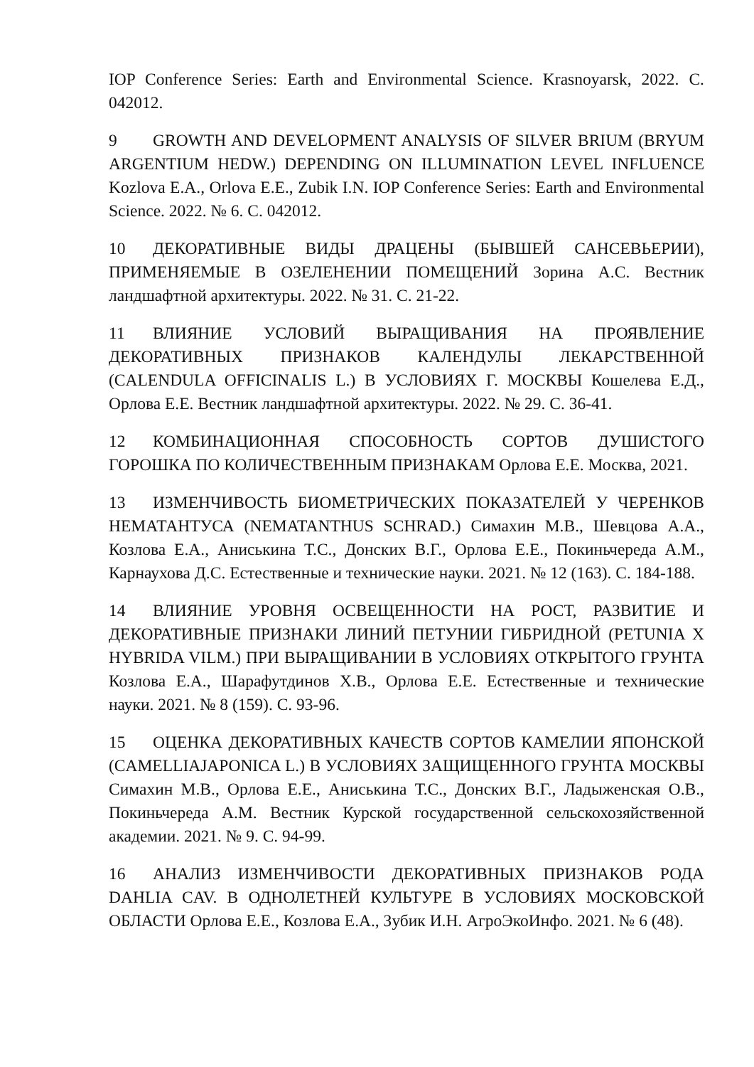IOP Conference Series: Earth and Environmental Science. Krasnoyarsk, 2022. С. 042012.
9 GROWTH AND DEVELOPMENT ANALYSIS OF SILVER BRIUM (BRYUM ARGENTIUM HEDW.) DEPENDING ON ILLUMINATION LEVEL INFLUENCE Kozlova E.A., Orlova E.E., Zubik I.N. IOP Conference Series: Earth and Environmental Science. 2022. № 6. С. 042012.
10 ДЕКОРАТИВНЫЕ ВИДЫ ДРАЦЕНЫ (БЫВШЕЙ САНСЕВЬЕРИИ), ПРИМЕНЯЕМЫЕ В ОЗЕЛЕНЕНИИ ПОМЕЩЕНИЙ Зорина А.С. Вестник ландшафтной архитектуры. 2022. № 31. С. 21-22.
11 ВЛИЯНИЕ УСЛОВИЙ ВЫРАЩИВАНИЯ НА ПРОЯВЛЕНИЕ ДЕКОРАТИВНЫХ ПРИЗНАКОВ КАЛЕНДУЛЫ ЛЕКАРСТВЕННОЙ (CALENDULA OFFICINALIS L.) В УСЛОВИЯХ Г. МОСКВЫ Кошелева Е.Д., Орлова Е.Е. Вестник ландшафтной архитектуры. 2022. № 29. С. 36-41.
12 КОМБИНАЦИОННАЯ СПОСОБНОСТЬ СОРТОВ ДУШИСТОГО ГОРОШКА ПО КОЛИЧЕСТВЕННЫМ ПРИЗНАКАМ Орлова Е.Е. Москва, 2021.
13 ИЗМЕНЧИВОСТЬ БИОМЕТРИЧЕСКИХ ПОКАЗАТЕЛЕЙ У ЧЕРЕНКОВ НЕМАТАНТУСА (NEMATANTHUS SCHRAD.) Симахин М.В., Шевцова А.А., Козлова Е.А., Аниськина Т.С., Донских В.Г., Орлова Е.Е., Покиньчереда А.М., Карнаухова Д.С. Естественные и технические науки. 2021. № 12 (163). С. 184-188.
14 ВЛИЯНИЕ УРОВНЯ ОСВЕЩЕННОСТИ НА РОСТ, РАЗВИТИЕ И ДЕКОРАТИВНЫЕ ПРИЗНАКИ ЛИНИЙ ПЕТУНИИ ГИБРИДНОЙ (PETUNIA X HYBRIDA VILM.) ПРИ ВЫРАЩИВАНИИ В УСЛОВИЯХ ОТКРЫТОГО ГРУНТА Козлова Е.А., Шарафутдинов Х.В., Орлова Е.Е. Естественные и технические науки. 2021. № 8 (159). С. 93-96.
15 ОЦЕНКА ДЕКОРАТИВНЫХ КАЧЕСТВ СОРТОВ КАМЕЛИИ ЯПОНСКОЙ (CAMELLIAJAPONICA L.) В УСЛОВИЯХ ЗАЩИЩЕННОГО ГРУНТА МОСКВЫ Симахин М.В., Орлова Е.Е., Аниськина Т.С., Донских В.Г., Ладыженская О.В., Покиньчереда А.М. Вестник Курской государственной сельскохозяйственной академии. 2021. № 9. С. 94-99.
16 АНАЛИЗ ИЗМЕНЧИВОСТИ ДЕКОРАТИВНЫХ ПРИЗНАКОВ РОДА DAHLIA CAV. В ОДНОЛЕТНЕЙ КУЛЬТУРЕ В УСЛОВИЯХ МОСКОВСКОЙ ОБЛАСТИ Орлова Е.Е., Козлова Е.А., Зубик И.Н. АгроЭкоИнфо. 2021. № 6 (48).